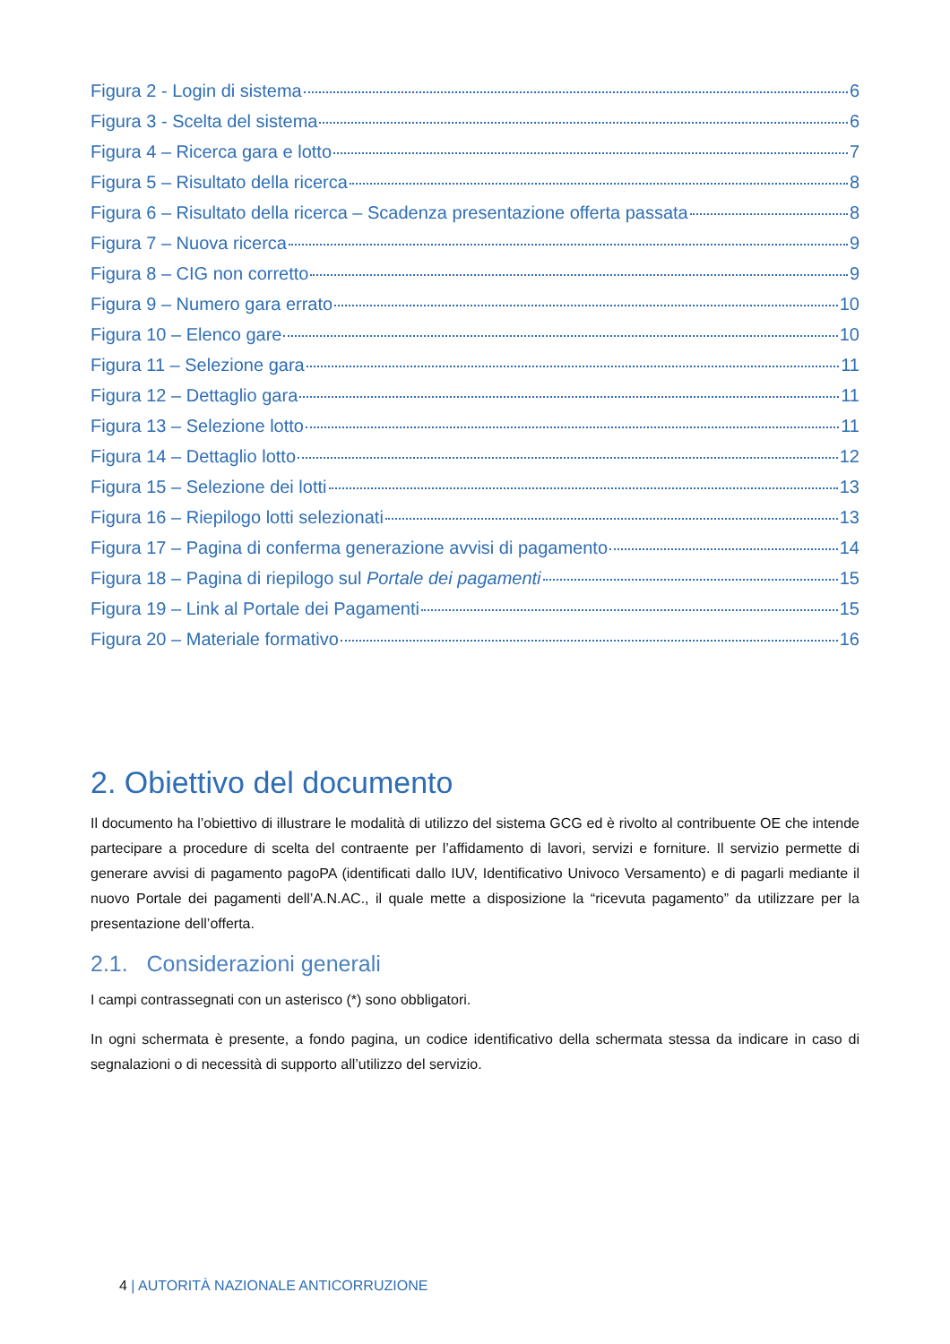Figura 2 - Login di sistema 6
Figura 3 - Scelta del sistema 6
Figura 4 – Ricerca gara e lotto 7
Figura 5 – Risultato della ricerca 8
Figura 6 – Risultato della ricerca – Scadenza presentazione offerta passata 8
Figura 7 – Nuova ricerca 9
Figura 8 – CIG non corretto 9
Figura 9 – Numero gara errato 10
Figura 10 – Elenco gare 10
Figura 11 – Selezione gara 11
Figura 12 – Dettaglio gara 11
Figura 13 – Selezione lotto 11
Figura 14 – Dettaglio lotto 12
Figura 15 – Selezione dei lotti 13
Figura 16 – Riepilogo lotti selezionati 13
Figura 17 – Pagina di conferma generazione avvisi di pagamento 14
Figura 18 – Pagina di riepilogo sul Portale dei pagamenti 15
Figura 19 – Link al Portale dei Pagamenti 15
Figura 20 – Materiale formativo 16
2. Obiettivo del documento
Il documento ha l’obiettivo di illustrare le modalità di utilizzo del sistema GCG ed è rivolto al contribuente OE che intende partecipare a procedure di scelta del contraente per l’affidamento di lavori, servizi e forniture. Il servizio permette di generare avvisi di pagamento pagoPA (identificati dallo IUV, Identificativo Univoco Versamento) e di pagarli mediante il nuovo Portale dei pagamenti dell’A.N.AC., il quale mette a disposizione la “ricevuta pagamento” da utilizzare per la presentazione dell’offerta.
2.1. Considerazioni generali
I campi contrassegnati con un asterisco (*) sono obbligatori.
In ogni schermata è presente, a fondo pagina, un codice identificativo della schermata stessa da indicare in caso di segnalazioni o di necessità di supporto all’utilizzo del servizio.
4 | AUTORITÀ NAZIONALE ANTICORRUZIONE